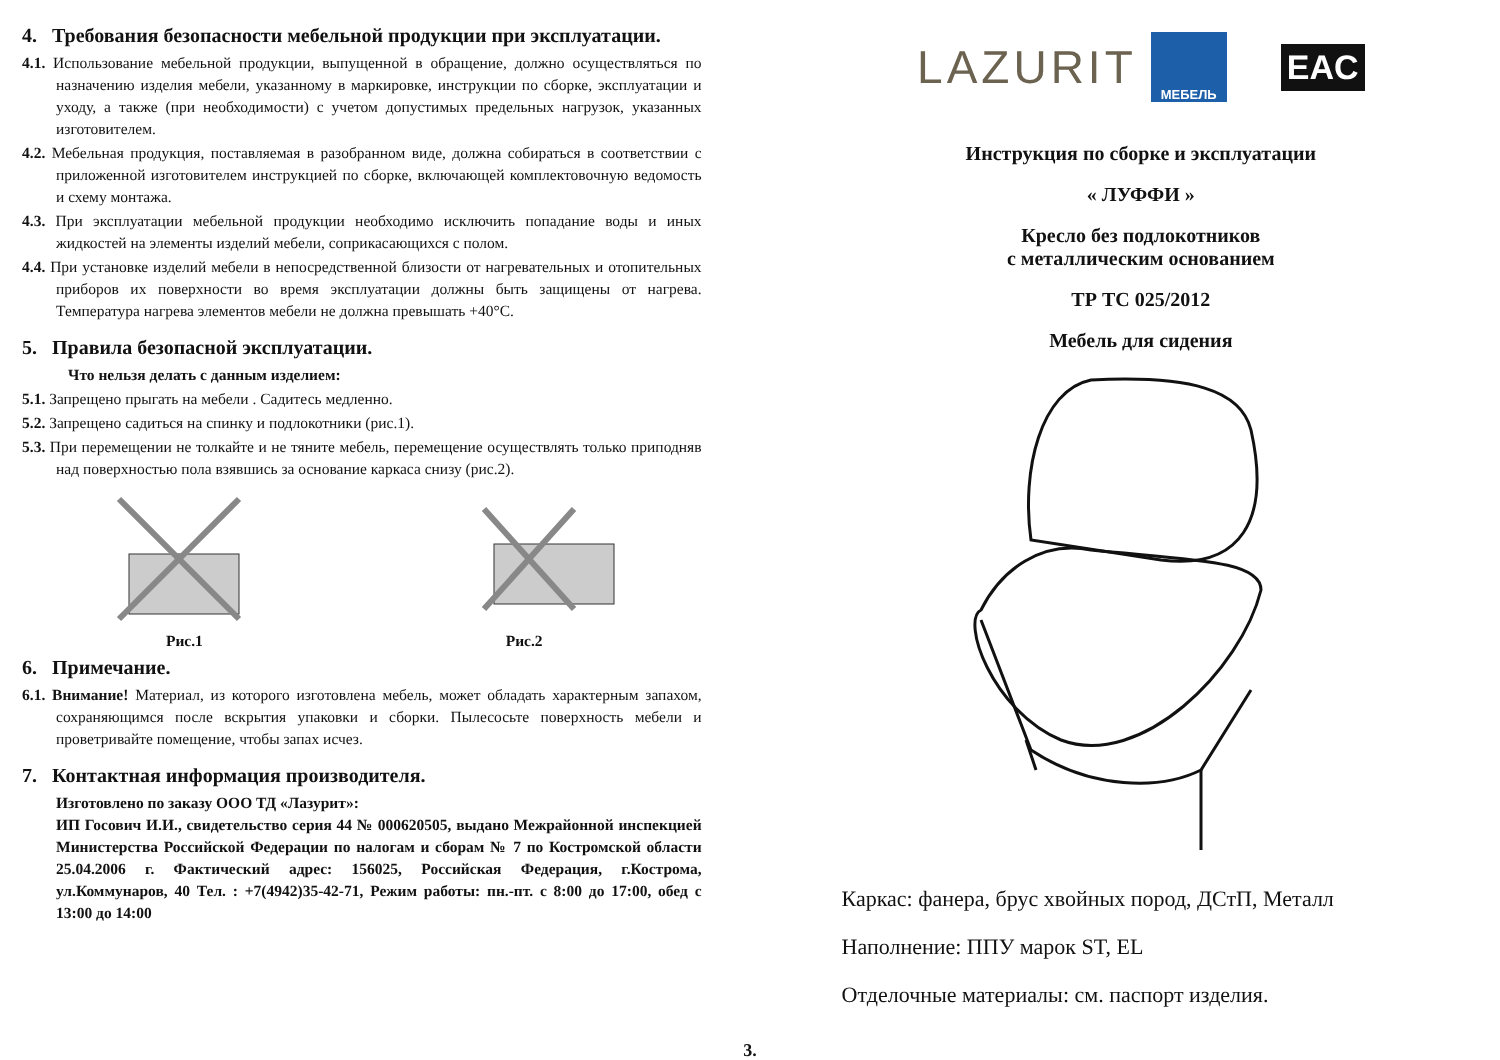4. Требования безопасности мебельной продукции при эксплуатации.
4.1. Использование мебельной продукции, выпущенной в обращение, должно осуществляться по назначению изделия мебели, указанному в маркировке, инструкции по сборке, эксплуатации и уходу, а также (при необходимости) с учетом допустимых предельных нагрузок, указанных изготовителем.
4.2. Мебельная продукция, поставляемая в разобранном виде, должна собираться в соответствии с приложенной изготовителем инструкцией по сборке, включающей комплектовочную ведомость и схему монтажа.
4.3. При эксплуатации мебельной продукции необходимо исключить попадание воды и иных жидкостей на элементы изделий мебели, соприкасающихся с полом.
4.4. При установке изделий мебели в непосредственной близости от нагревательных и отопительных приборов их поверхности во время эксплуатации должны быть защищены от нагрева. Температура нагрева элементов мебели не должна превышать +40°C.
5. Правила безопасной эксплуатации.
Что нельзя делать с данным изделием:
5.1. Запрещено прыгать на мебели . Садитесь медленно.
5.2. Запрещено садиться на спинку и подлокотники (рис.1).
5.3. При перемещении не толкайте и не тяните мебель, перемещение осуществлять только приподняв над поверхностью пола взявшись за основание каркаса снизу (рис.2).
Рис.1
Рис.2
6. Примечание.
6.1. Внимание! Материал, из которого изготовлена мебель, может обладать характерным запахом, сохраняющимся после вскрытия упаковки и сборки. Пылесосьте поверхность мебели и проветривайте помещение, чтобы запах исчез.
7. Контактная информация производителя.
Изготовлено по заказу ООО ТД «Лазурит»:
ИП Госович И.И., свидетельство серия 44 № 000620505, выдано Межрайонной инспекцией Министерства Российской Федерации по налогам и сборам № 7 по Костромской области 25.04.2006 г. Фактический адрес: 156025, Российская Федерация, г.Кострома, ул.Коммунаров, 40 Тел. : +7(4942)35-42-71, Режим работы: пн.-пт. с 8:00 до 17:00, обед с 13:00 до 14:00
LAZURIT МЕБЕЛЬ EAC
Инструкция по сборке и эксплуатации
« ЛУФФИ »
Кресло без подлокотников
с металлическим основанием
ТР ТС 025/2012
Мебель для сидения
Каркас: фанера, брус хвойных пород, ДСтП, Металл
Наполнение: ППУ марок ST, EL
Отделочные материалы: см. паспорт изделия.
3.